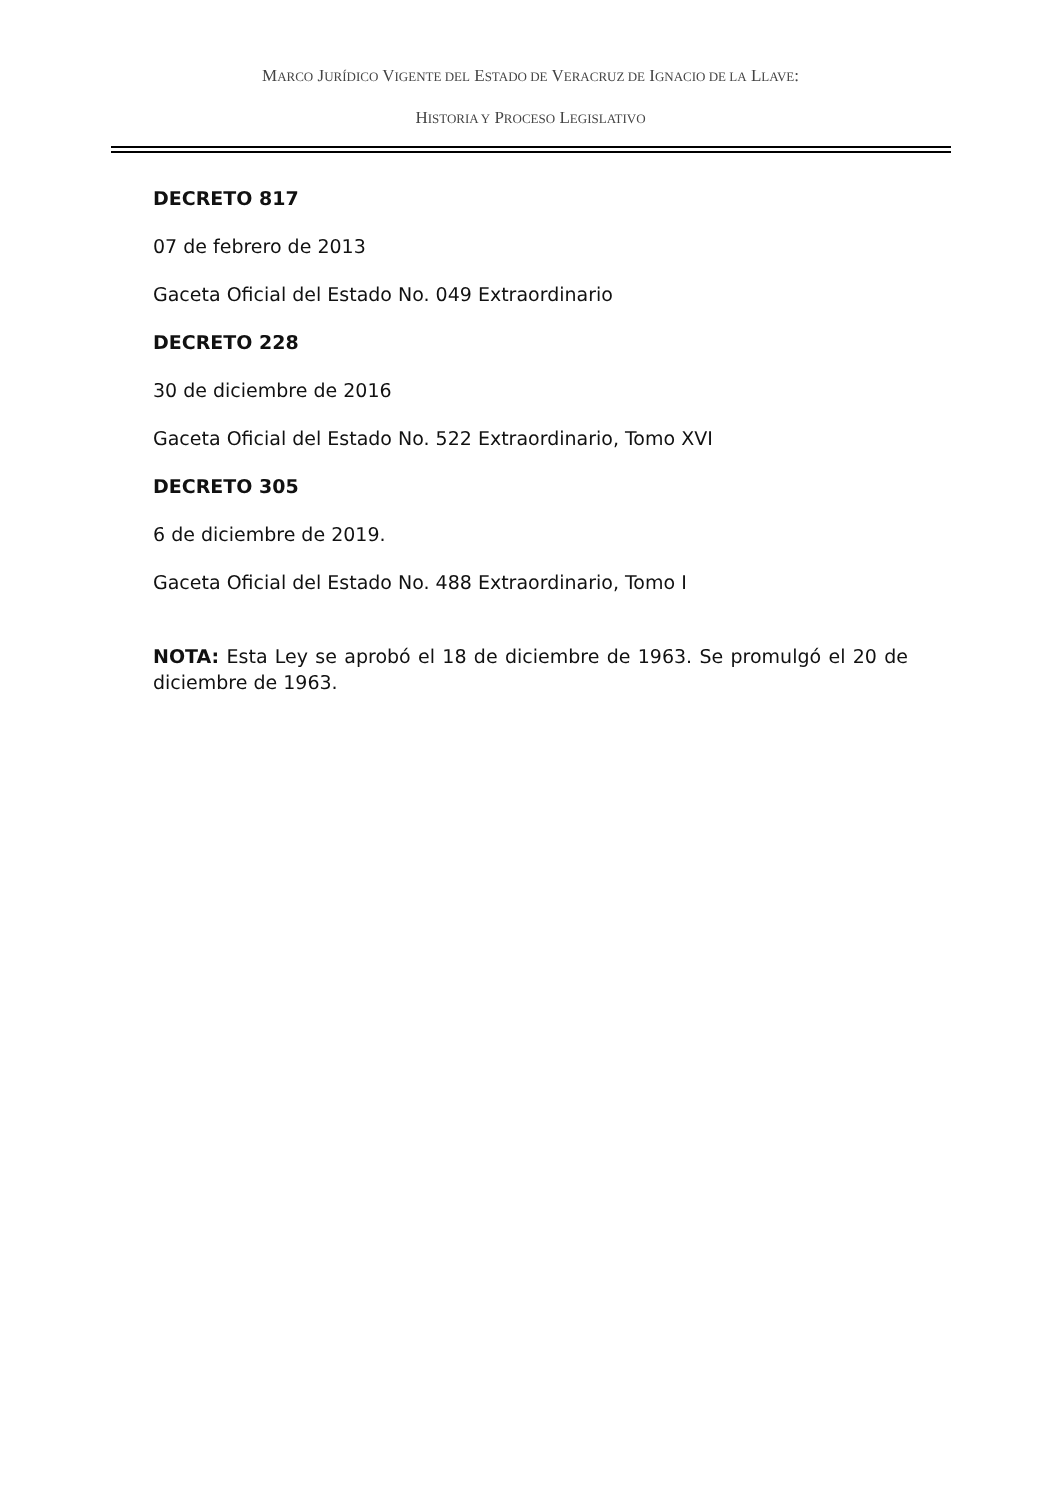MARCO JURÍDICO VIGENTE DEL ESTADO DE VERACRUZ DE IGNACIO DE LA LLAVE:
HISTORIA Y PROCESO LEGISLATIVO
DECRETO 817
07 de febrero de 2013
Gaceta Oficial del Estado No. 049 Extraordinario
DECRETO 228
30 de diciembre de 2016
Gaceta Oficial del Estado No. 522 Extraordinario, Tomo XVI
DECRETO 305
6 de diciembre de 2019.
Gaceta Oficial del Estado No. 488 Extraordinario, Tomo I
NOTA: Esta Ley se aprobó el 18 de diciembre de 1963. Se promulgó el 20 de diciembre de 1963.